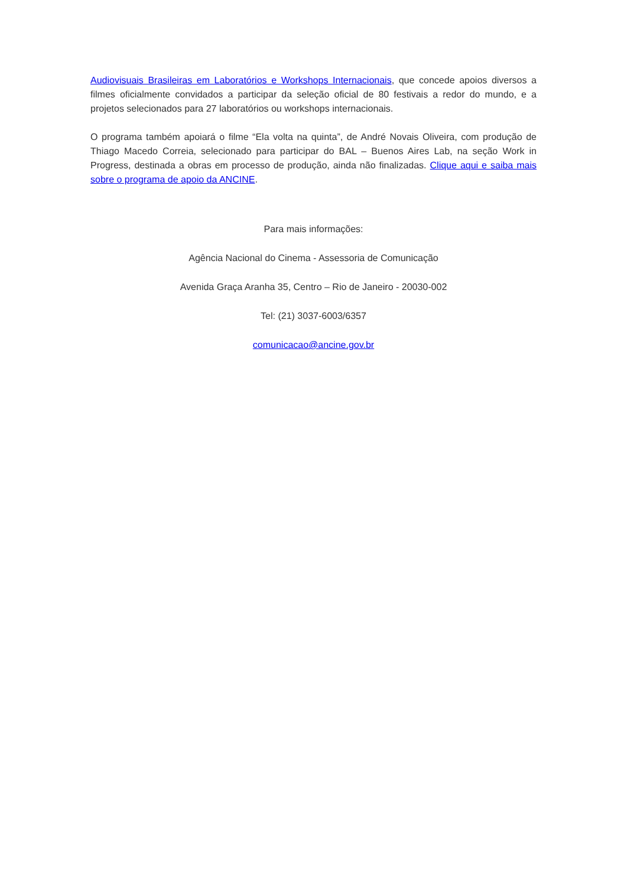Audiovisuais Brasileiras em Laboratórios e Workshops Internacionais, que concede apoios diversos a filmes oficialmente convidados a participar da seleção oficial de 80 festivais a redor do mundo, e a projetos selecionados para 27 laboratórios ou workshops internacionais.
O programa também apoiará o filme “Ela volta na quinta”, de André Novais Oliveira, com produção de Thiago Macedo Correia, selecionado para participar do BAL – Buenos Aires Lab, na seção Work in Progress, destinada a obras em processo de produção, ainda não finalizadas. Clique aqui e saiba mais sobre o programa de apoio da ANCINE.
Para mais informações:
Agência Nacional do Cinema - Assessoria de Comunicação
Avenida Graça Aranha 35, Centro – Rio de Janeiro - 20030-002
Tel: (21) 3037-6003/6357
comunicacao@ancine.gov.br